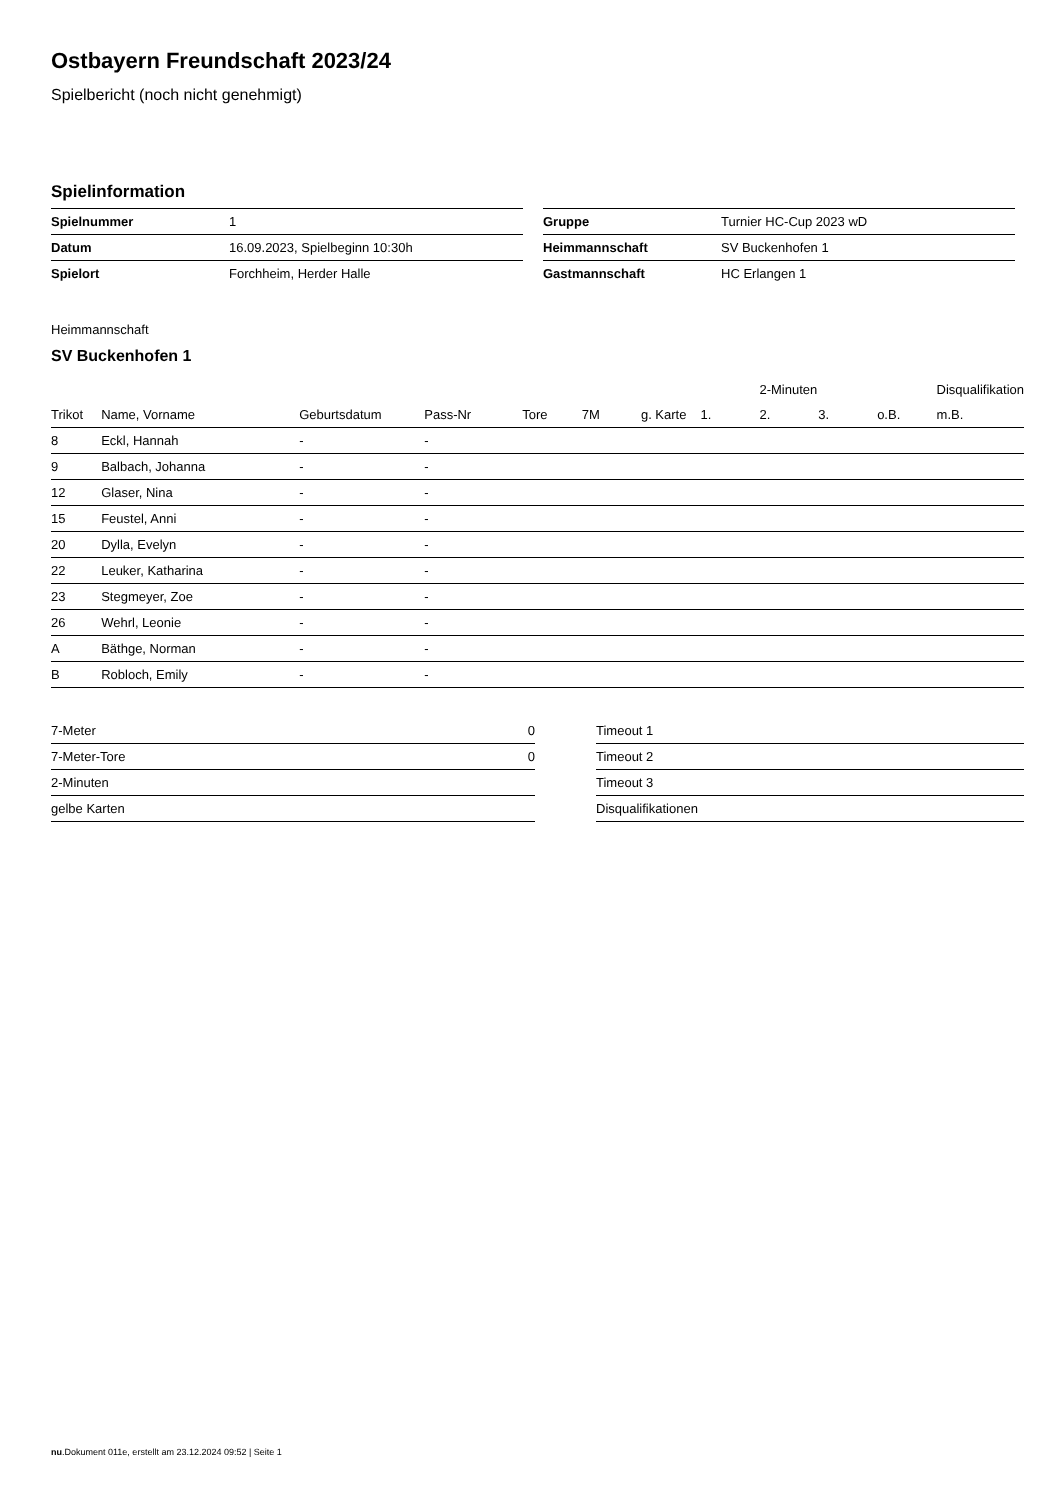Ostbayern Freundschaft 2023/24
Spielbericht (noch nicht genehmigt)
Spielinformation
| Spielnummer | 1 |
| Datum | 16.09.2023, Spielbeginn 10:30h |
| Spielort | Forchheim, Herder Halle |
| Gruppe | Turnier HC-Cup 2023 wD |
| Heimmannschaft | SV Buckenhofen 1 |
| Gastmannschaft | HC Erlangen 1 |
Heimmannschaft
SV Buckenhofen 1
| | | | | | | | | 2-Minuten | | | Disqualifikation |
| --- | --- | --- | --- | --- | --- | --- | --- | --- | --- | --- | --- |
| Trikot | Name, Vorname | Geburtsdatum | Pass-Nr | Tore | 7M | g. Karte | 1. | 2. | 3. | o.B. | m.B. |
| 8 | Eckl, Hannah | - | - | | | | | | | | |
| 9 | Balbach, Johanna | - | - | | | | | | | | |
| 12 | Glaser, Nina | - | - | | | | | | | | |
| 15 | Feustel, Anni | - | - | | | | | | | | |
| 20 | Dylla, Evelyn | - | - | | | | | | | | |
| 22 | Leuker, Katharina | - | - | | | | | | | | |
| 23 | Stegmeyer, Zoe | - | - | | | | | | | | |
| 26 | Wehrl, Leonie | - | - | | | | | | | | |
| A | Bäthge, Norman | - | - | | | | | | | | |
| B | Robloch, Emily | - | - | | | | | | | | |
| 7-Meter | 0 |
| 7-Meter-Tore | 0 |
| 2-Minuten | |
| gelbe Karten | |
| Timeout 1 |
| Timeout 2 |
| Timeout 3 |
| Disqualifikationen |
nu.Dokument 011e, erstellt am 23.12.2024 09:52 | Seite 1